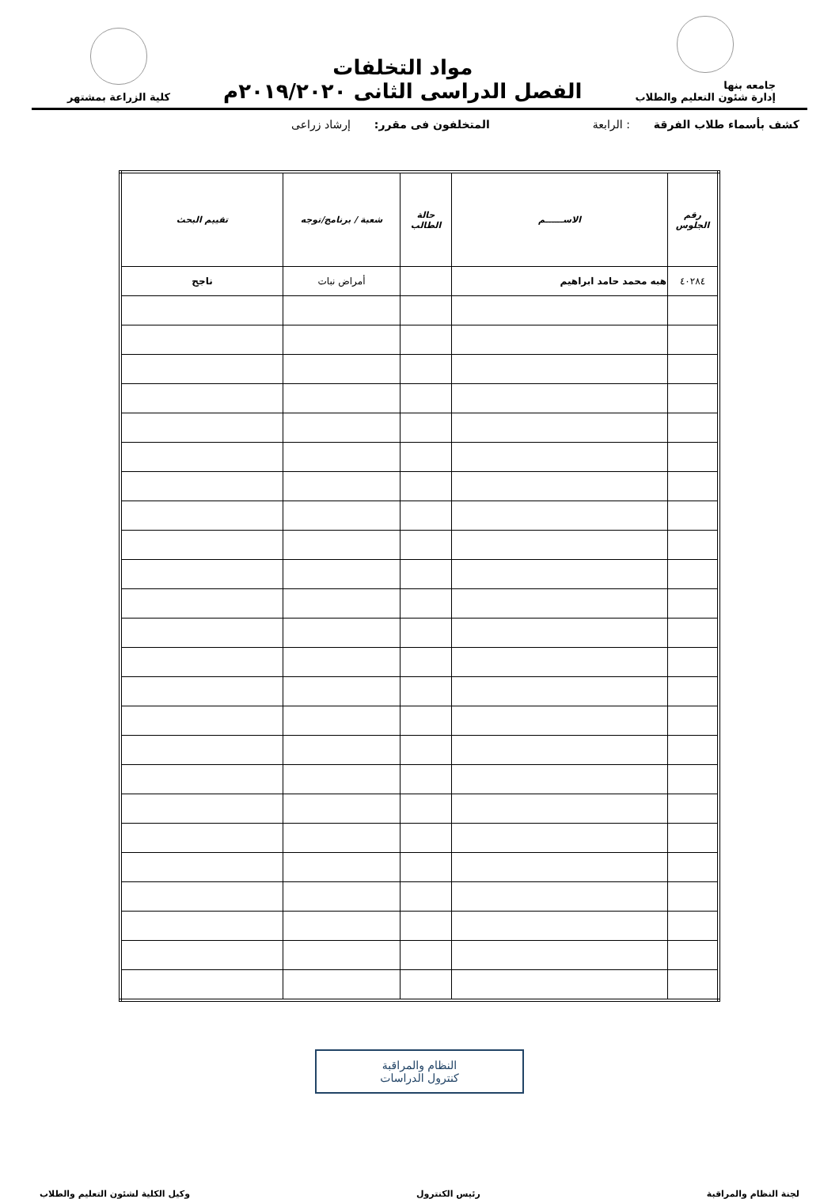جامعه بنها
إدارة شئون التعليم والطلاب
مواد التخلفات
الفصل الدراسى الثانى ٢٠١٩/٢٠٢٠م
كلية الزراعة بمشتهر
كشف بأسماء طلاب الفرقة : الرابعة المتخلفون فى مقرر: إرشاد زراعى
| رقم الجلوس | الاســــــم | حالة الطالب | شعبة / برنامج/توجه | تقييم البحث |
| --- | --- | --- | --- | --- |
| ٤٠٢٨٤ | هبه محمد حامد ابراهيم | | أمراض نبات | ناجح |
النظام والمراقبة
كنترول الدراسات
لجنة النظام والمراقبة رئيس الكنترول وكيل الكلية لشئون التعليم والطلاب